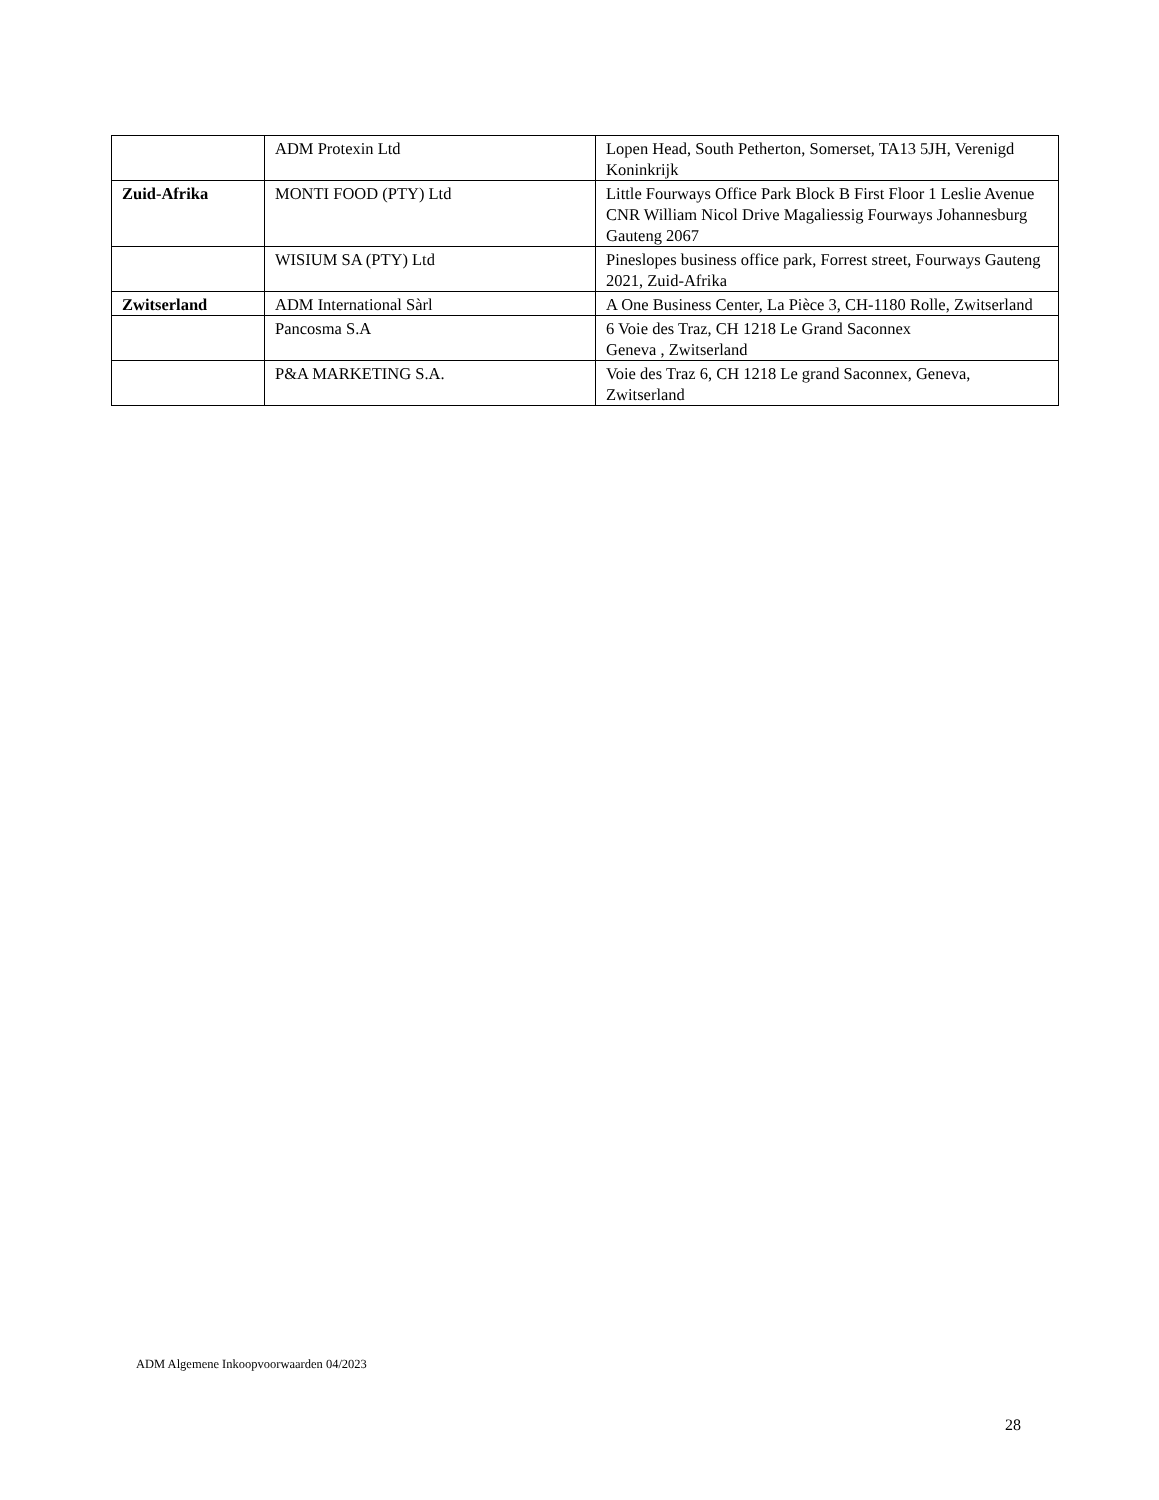| | ADM Protexin Ltd | Lopen Head, South Petherton, Somerset, TA13 5JH, Verenigd Koninkrijk |
| Zuid-Afrika | MONTI FOOD (PTY) Ltd | Little Fourways Office Park Block B First Floor 1 Leslie Avenue CNR William Nicol Drive Magaliessig Fourways Johannesburg Gauteng 2067 |
| | WISIUM SA (PTY) Ltd | Pineslopes business office park, Forrest street, Fourways Gauteng 2021, Zuid-Afrika |
| Zwitserland | ADM International Sàrl | A One Business Center, La Pièce 3, CH-1180 Rolle, Zwitserland |
| | Pancosma S.A | 6 Voie des Traz, CH 1218 Le Grand Saconnex Geneva , Zwitserland |
| | P&A MARKETING S.A. | Voie des Traz 6, CH 1218 Le grand Saconnex, Geneva, Zwitserland |
ADM Algemene Inkoopvoorwaarden 04/2023
28